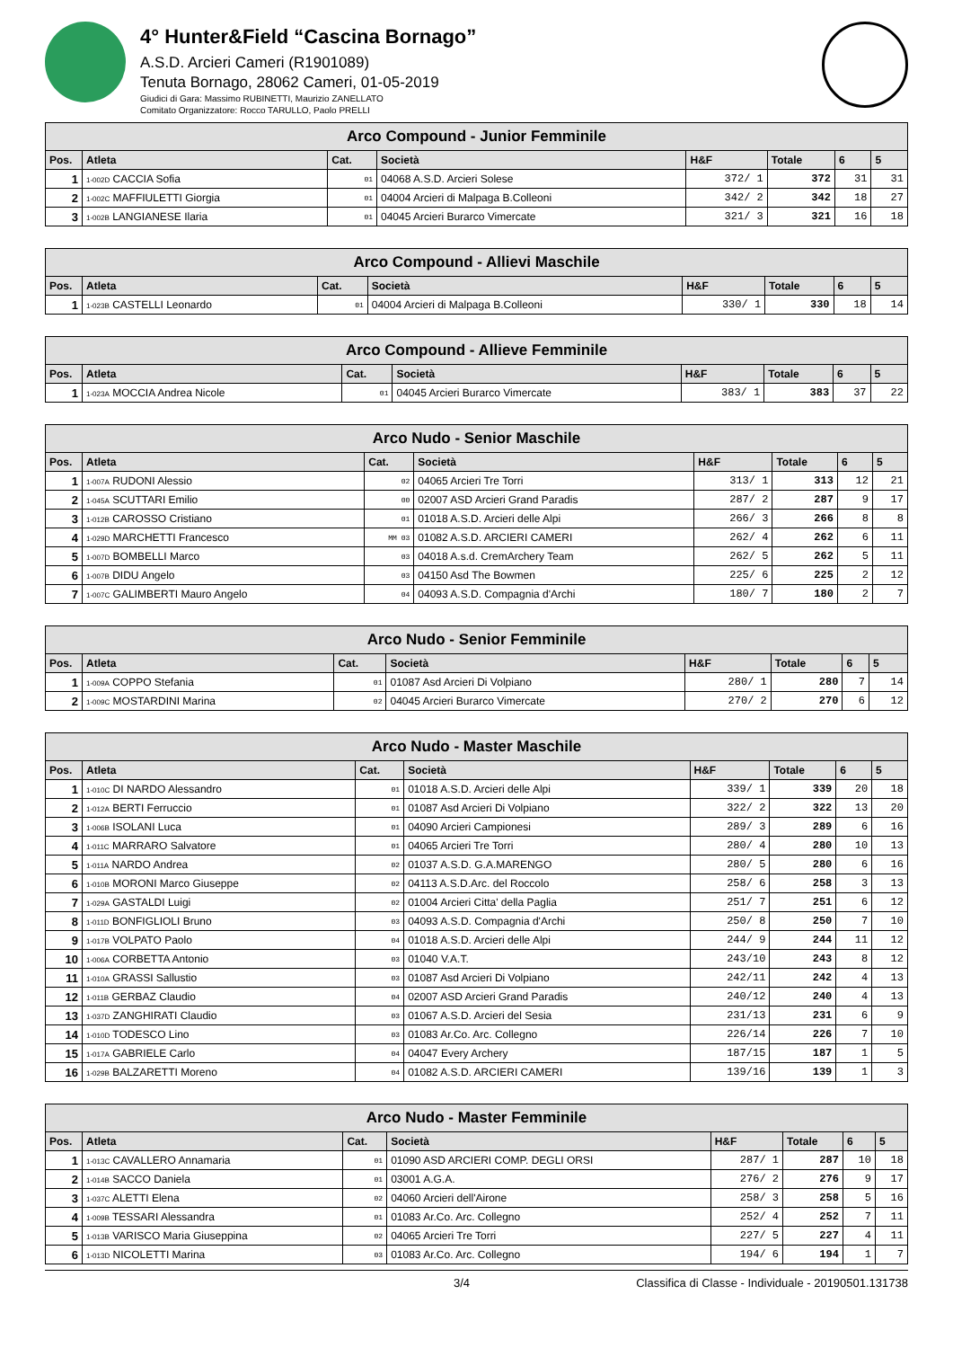4° Hunter&Field “Cascina Bornago”
A.S.D. Arcieri Cameri (R1901089)
Tenuta Bornago, 28062 Cameri, 01-05-2019
Giudici di Gara: Massimo RUBINETTI, Maurizio ZANELLATO
Comitato Organizzatore: Rocco TARULLO, Paolo PRELLI
| Arco Compound - Junior Femminile | | | | | | | |
| Pos. | Atleta | Cat. | Società | H&F | Totale | 6 | 5 |
| 1 | 1-002D CACCIA Sofia | 01 | 04068 A.S.D. Arcieri Solese | 372/ 1 | 372 | 31 | 31 |
| 2 | 1-002C MAFFIULETTI Giorgia | 01 | 04004 Arcieri di Malpaga B.Colleoni | 342/ 2 | 342 | 18 | 27 |
| 3 | 1-002B LANGIANESE Ilaria | 01 | 04045 Arcieri Burarco Vimercate | 321/ 3 | 321 | 16 | 18 |
| Arco Compound - Allievi Maschile | | | | | | | |
| Pos. | Atleta | Cat. | Società | H&F | Totale | 6 | 5 |
| 1 | 1-023B CASTELLI Leonardo | 01 | 04004 Arcieri di Malpaga B.Colleoni | 330/ 1 | 330 | 18 | 14 |
| Arco Compound - Allieve Femminile | | | | | | | |
| Pos. | Atleta | Cat. | Società | H&F | Totale | 6 | 5 |
| 1 | 1-023A MOCCIA Andrea Nicole | 01 | 04045 Arcieri Burarco Vimercate | 383/ 1 | 383 | 37 | 22 |
| Arco Nudo - Senior Maschile | | | | | | | |
| Pos. | Atleta | Cat. | Società | H&F | Totale | 6 | 5 |
| 1 | 1-007A RUDONI Alessio | 02 | 04065 Arcieri Tre Torri | 313/ 1 | 313 | 12 | 21 |
| 2 | 1-045A SCUTTARI Emilio | 00 | 02007 ASD Arcieri Grand Paradis | 287/ 2 | 287 | 9 | 17 |
| 3 | 1-012B CAROSSO Cristiano | 01 | 01018 A.S.D. Arcieri delle Alpi | 266/ 3 | 266 | 8 | 8 |
| 4 | 1-029D MARCHETTI Francesco | MM 03 | 01082 A.S.D. ARCIERI CAMERI | 262/ 4 | 262 | 6 | 11 |
| 5 | 1-007D BOMBELLI Marco | 03 | 04018 A.s.d. CremArchery Team | 262/ 5 | 262 | 5 | 11 |
| 6 | 1-007B DIDU Angelo | 03 | 04150 Asd The Bowmen | 225/ 6 | 225 | 2 | 12 |
| 7 | 1-007C GALIMBERTI Mauro Angelo | 04 | 04093 A.S.D. Compagnia d'Archi | 180/ 7 | 180 | 2 | 7 |
| Arco Nudo - Senior Femminile | | | | | | | |
| Pos. | Atleta | Cat. | Società | H&F | Totale | 6 | 5 |
| 1 | 1-009A COPPO Stefania | 01 | 01087 Asd Arcieri Di Volpiano | 280/ 1 | 280 | 7 | 14 |
| 2 | 1-009C MOSTARDINI Marina | 02 | 04045 Arcieri Burarco Vimercate | 270/ 2 | 270 | 6 | 12 |
| Arco Nudo - Master Maschile | | | | | | | |
| Pos. | Atleta | Cat. | Società | H&F | Totale | 6 | 5 |
| 1 | 1-010C DI NARDO Alessandro | 01 | 01018 A.S.D. Arcieri delle Alpi | 339/ 1 | 339 | 20 | 18 |
| 2 | 1-012A BERTI Ferruccio | 01 | 01087 Asd Arcieri Di Volpiano | 322/ 2 | 322 | 13 | 20 |
| 3 | 1-006B ISOLANI Luca | 01 | 04090 Arcieri Campionesi | 289/ 3 | 289 | 6 | 16 |
| 4 | 1-011C MARRARO Salvatore | 01 | 04065 Arcieri Tre Torri | 280/ 4 | 280 | 10 | 13 |
| 5 | 1-011A NARDO Andrea | 02 | 01037 A.S.D. G.A.MARENGO | 280/ 5 | 280 | 6 | 16 |
| 6 | 1-010B MORONI Marco Giuseppe | 02 | 04113 A.S.D.Arc. del Roccolo | 258/ 6 | 258 | 3 | 13 |
| 7 | 1-029A GASTALDI Luigi | 02 | 01004 Arcieri Citta' della Paglia | 251/ 7 | 251 | 6 | 12 |
| 8 | 1-011D BONFIGLIOLI Bruno | 03 | 04093 A.S.D. Compagnia d'Archi | 250/ 8 | 250 | 7 | 10 |
| 9 | 1-017B VOLPATO Paolo | 04 | 01018 A.S.D. Arcieri delle Alpi | 244/ 9 | 244 | 11 | 12 |
| 10 | 1-006A CORBETTA Antonio | 03 | 01040 V.A.T. | 243/10 | 243 | 8 | 12 |
| 11 | 1-010A GRASSI Sallustio | 03 | 01087 Asd Arcieri Di Volpiano | 242/11 | 242 | 4 | 13 |
| 12 | 1-011B GERBAZ Claudio | 04 | 02007 ASD Arcieri Grand Paradis | 240/12 | 240 | 4 | 13 |
| 13 | 1-037D ZANGHIRATI Claudio | 03 | 01067 A.S.D. Arcieri del Sesia | 231/13 | 231 | 6 | 9 |
| 14 | 1-010D TODESCO Lino | 03 | 01083 Ar.Co. Arc. Collegno | 226/14 | 226 | 7 | 10 |
| 15 | 1-017A GABRIELE Carlo | 04 | 04047 Every Archery | 187/15 | 187 | 1 | 5 |
| 16 | 1-029B BALZARETTI Moreno | 04 | 01082 A.S.D. ARCIERI CAMERI | 139/16 | 139 | 1 | 3 |
| Arco Nudo - Master Femminile | | | | | | | |
| Pos. | Atleta | Cat. | Società | H&F | Totale | 6 | 5 |
| 1 | 1-013C CAVALLERO Annamaria | 01 | 01090 ASD ARCIERI COMP. DEGLI ORSI | 287/ 1 | 287 | 10 | 18 |
| 2 | 1-014B SACCO Daniela | 01 | 03001 A.G.A. | 276/ 2 | 276 | 9 | 17 |
| 3 | 1-037C ALETTI Elena | 02 | 04060 Arcieri dell'Airone | 258/ 3 | 258 | 5 | 16 |
| 4 | 1-009B TESSARI Alessandra | 01 | 01083 Ar.Co. Arc. Collegno | 252/ 4 | 252 | 7 | 11 |
| 5 | 1-013B VARISCO Maria Giuseppina | 02 | 04065 Arcieri Tre Torri | 227/ 5 | 227 | 4 | 11 |
| 6 | 1-013D NICOLETTI Marina | 03 | 01083 Ar.Co. Arc. Collegno | 194/ 6 | 194 | 1 | 7 |
3/4 Classifica di Classe - Individuale - 20190501.131738